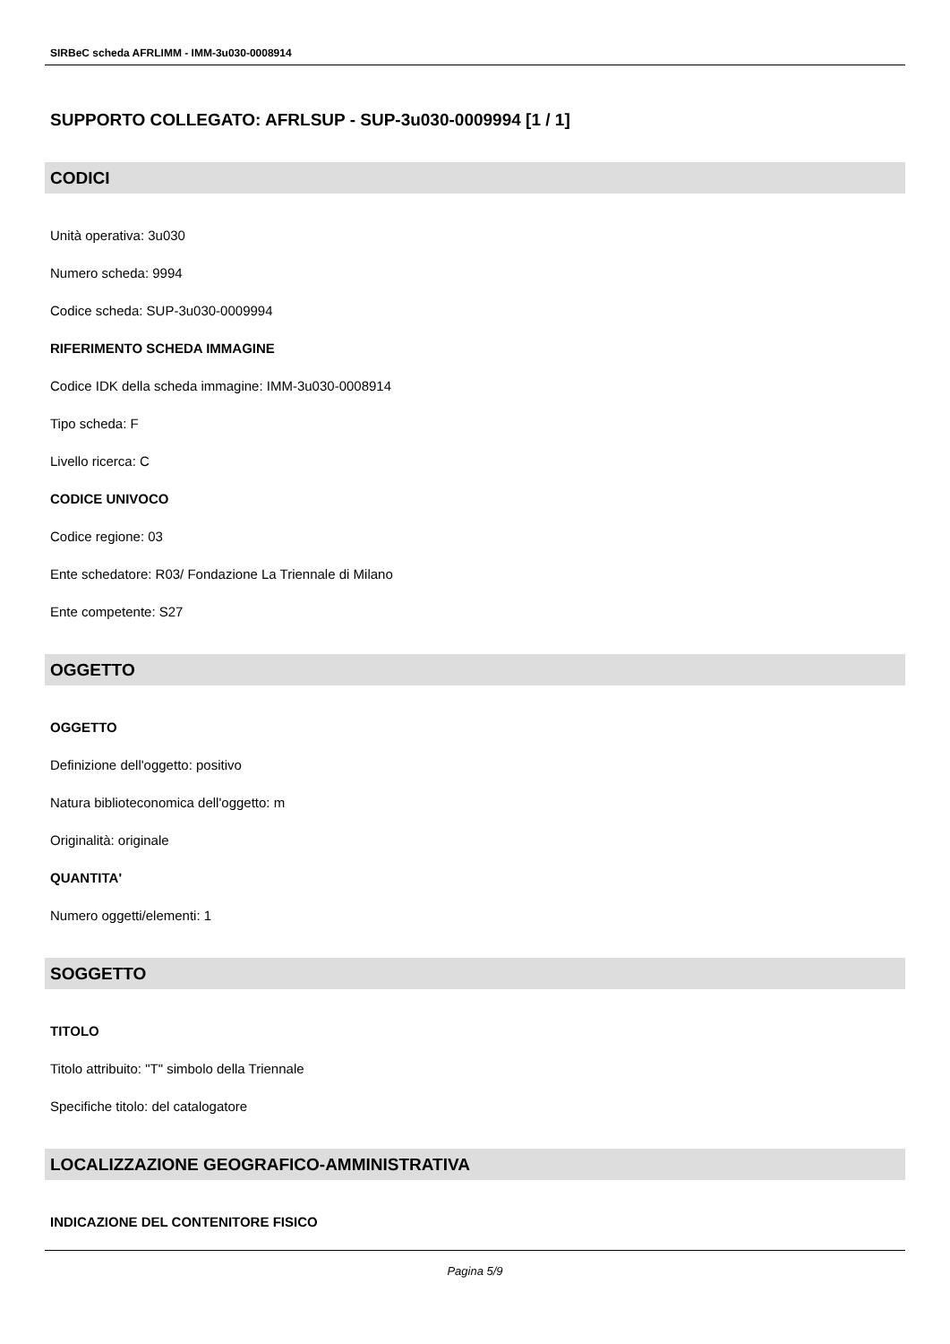SIRBeC scheda AFRLIMM - IMM-3u030-0008914
SUPPORTO COLLEGATO: AFRLSUP - SUP-3u030-0009994 [1 / 1]
CODICI
Unità operativa: 3u030
Numero scheda: 9994
Codice scheda: SUP-3u030-0009994
RIFERIMENTO SCHEDA IMMAGINE
Codice IDK della scheda immagine: IMM-3u030-0008914
Tipo scheda: F
Livello ricerca: C
CODICE UNIVOCO
Codice regione: 03
Ente schedatore: R03/ Fondazione La Triennale di Milano
Ente competente: S27
OGGETTO
OGGETTO
Definizione dell'oggetto: positivo
Natura biblioteconomica dell'oggetto: m
Originalità: originale
QUANTITA'
Numero oggetti/elementi: 1
SOGGETTO
TITOLO
Titolo attribuito: "T" simbolo della Triennale
Specifiche titolo: del catalogatore
LOCALIZZAZIONE GEOGRAFICO-AMMINISTRATIVA
INDICAZIONE DEL CONTENITORE FISICO
Pagina 5/9